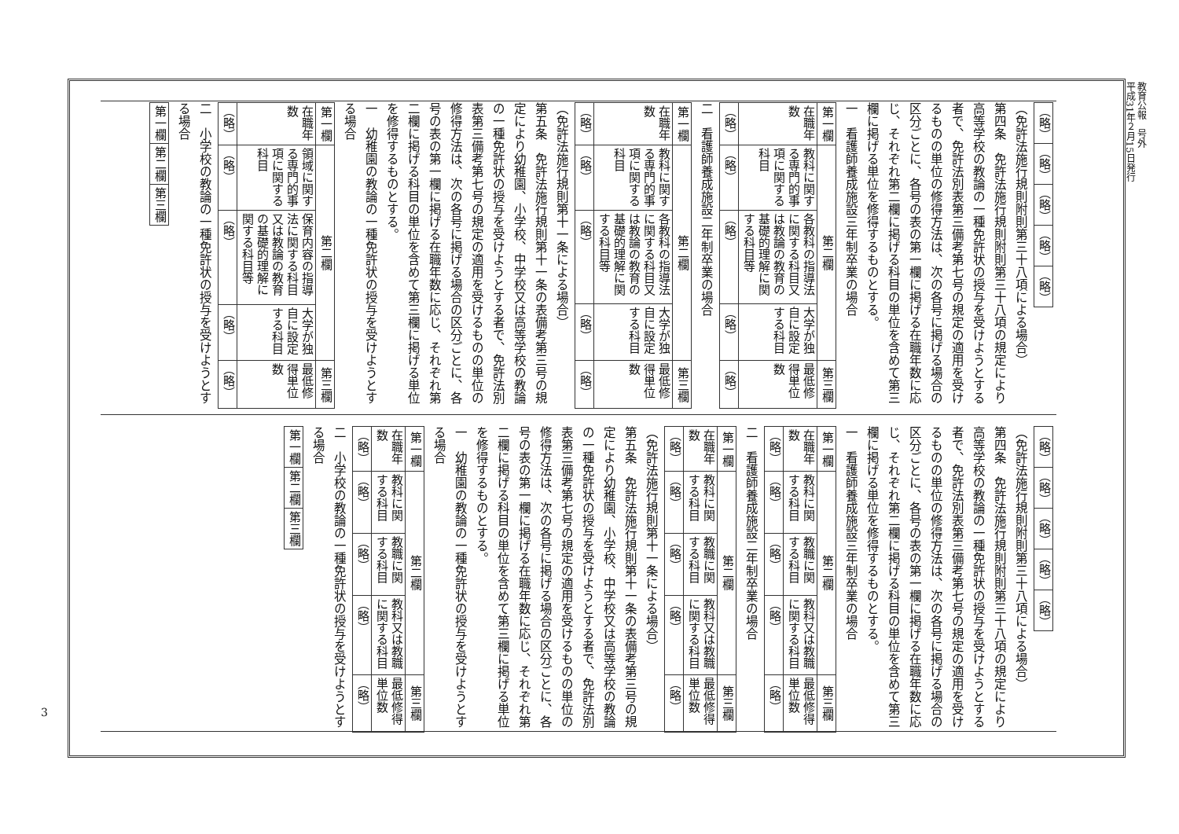教育公報　号外
平成31年２月15日発行
| （略） | （略） | （略） | （略） | （略） |
（免許法施行規則附則第三十八項による場合）
第四条　免許法施行規則附則第三十八項の規定により高等学校の教論の一種免許状の授与を受けようとする者で、免許法別表第三備考第七号の規定の適用を受けるものの単位の修得方法は、次の各号に掲げる場合の区分ごとに、各号の表の第一欄に掲げる在職年数に応じ、それぞれ第二欄に掲げる科目の単位を含めて第三欄に掲げる単位を修得するものとする。
一　看護師養成施設三年制卒業の場合
| 第一欄 | 第二欄 | | | 第三欄 |
| --- | --- | --- | --- | --- |
| 在職年数 | 教科に関する専門的事項に関する科目 | 各教科の指導法に関する科目又は教論の教育の基礎的理解に関する科目等 | 大学が独自に設定する科目 | 最低修得単位数 |
| （略） | （略） | （略） | （略） | （略） |
二　看護師養成施設二年制卒業の場合
| 第一欄 | 第二欄 | | | 第三欄 |
| --- | --- | --- | --- | --- |
| 在職年数 | 教科に関する専門的事項に関する科目 | 各教科の指導法に関する科目又は教論の教育の基礎的理解に関する科目等 | 大学が独自に設定する科目 | 最低修得単位数 |
| （略） | （略） | （略） | （略） | （略） |
（免許法施行規則第十一条による場合）
第五条　免許法施行規則第十一条の表備考第三号の規定により幼稚園、小学校、中学校又は高等学校の教論の一種免許状の授与を受けようとする者で、免許法別表第三備考第七号の規定の適用を受けるものの単位の修得方法は、次の各号に掲げる場合の区分ごとに、各号の表の第一欄に掲げる在職年数に応じ、それぞれ第二欄に掲げる科目の単位を含めて第三欄に掲げる単位を修得するものとする。
一　幼稚園の教論の一種免許状の授与を受けようとする場合
| 第一欄 | 第二欄 | | | 第三欄 |
| --- | --- | --- | --- | --- |
| 在職年数 | 領域に関する専門的事項に関する科目 | 保育内容の指導法に関する科目又は教論の教育の基礎的理解に関する科目等 | 大学が独自に設定する科目 | 最低修得単位数 |
| （略） | （略） | （略） | （略） | （略） |
二　小学校の教論の一種免許状の授与を受けようとする場合
| 第一欄 | 第二欄 | 第三欄 |
| --- | --- | --- |
| （略） | （略） | （略） | （略） | （略） |
（免許法施行規則附則第三十八項による場合）
第四条　免許法施行規則附則第三十八項の規定により高等学校の教論の一種免許状の授与を受けようとする者で、免許法別表第三備考第七号の規定の適用を受けるものの単位の修得方法は、次の各号に掲げる場合の区分ごとに、各号の表の第一欄に掲げる在職年数に応じ、それぞれ第二欄に掲げる科目の単位を含めて第三欄に掲げる単位を修得するものとする。
一　看護師養成施設三年制卒業の場合
| 第一欄 | 第二欄 | | | 第三欄 |
| --- | --- | --- | --- | --- |
| 在職年数 | 教科に関する科目 | 教職に関する科目 | 教科又は教職に関する科目 | 最低修得単位数 |
| （略） | （略） | （略） | （略） | （略） |
二　看護師養成施設二年制卒業の場合
| 第一欄 | 第二欄 | | | 第三欄 |
| --- | --- | --- | --- | --- |
| 在職年数 | 教科に関する科目 | 教職に関する科目 | 教科又は教職に関する科目 | 最低修得単位数 |
| （略） | （略） | （略） | （略） | （略） |
（免許法施行規則第十一条による場合）
第五条　免許法施行規則第十一条の表備考第三号の規定により幼稚園、小学校、中学校又は高等学校の教論の一種免許状の授与を受けようとする者で、免許法別表第三備考第七号の規定の適用を受けるものの単位の修得方法は、次の各号に掲げる場合の区分ごとに、各号の表の第一欄に掲げる在職年数に応じ、それぞれ第二欄に掲げる科目の単位を含めて第三欄に掲げる単位を修得するものとする。
一　幼稚園の教論の一種免許状の授与を受けようとする場合
| 第一欄 | 第二欄 | | | 第三欄 |
| --- | --- | --- | --- | --- |
| 在職年数 | 教科に関する科目 | 教職に関する科目 | 教科又は教職に関する科目 | 最低修得単位数 |
| （略） | （略） | （略） | （略） | （略） |
二　小学校の教論の一種免許状の授与を受けようとする場合
| 第一欄 | 第二欄 | 第三欄 |
| --- | --- | --- |
3